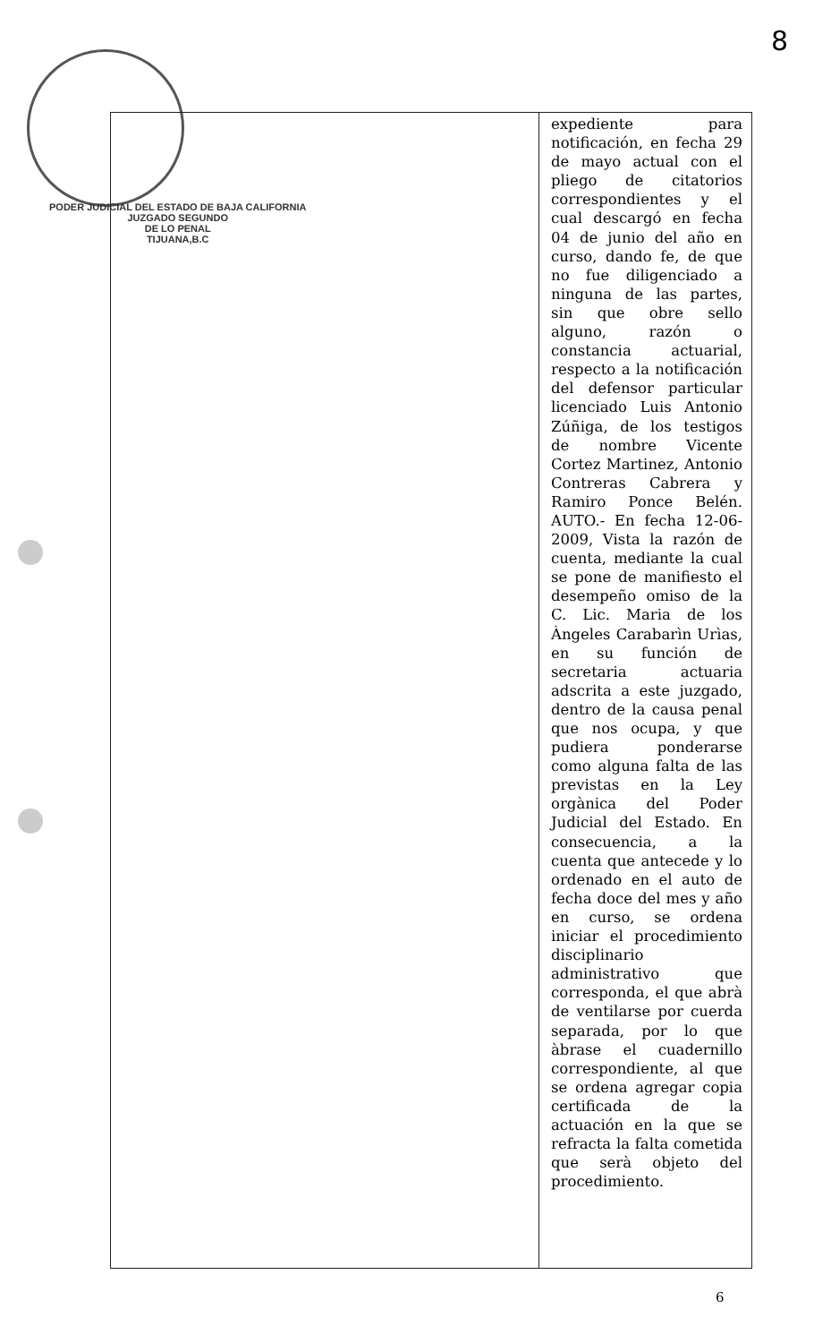PODER JUDICIAL DEL ESTADO DE BAJA CALIFORNIA
JUZGADO SEGUNDO
DE LO PENAL
TIJUANA,B.C
8
| | expediente para notificación, en fecha 29 de mayo actual con el pliego de citatorios correspondientes y el cual descargó en fecha 04 de junio del año en curso, dando fe, de que no fue diligenciado a ninguna de las partes, sin que obre sello alguno, razón o constancia actuarial, respecto a la notificación del defensor particular licenciado Luis Antonio Zúñiga, de los testigos de nombre Vicente Cortez Martinez, Antonio Contreras Cabrera y Ramiro Ponce Belén. AUTO.- En fecha 12-06-2009, Vista la razón de cuenta, mediante la cual se pone de manifiesto el desempeño omiso de la C. Lic. Maria de los Àngeles Carabarìn Urìas, en su función de secretaria actuaria adscrita a este juzgado, dentro de la causa penal que nos ocupa, y que pudiera ponderarse como alguna falta de las previstas en la Ley orgànica del Poder Judicial del Estado. En consecuencia, a la cuenta que antecede y lo ordenado en el auto de fecha doce del mes y año en curso, se ordena iniciar el procedimiento disciplinario administrativo que corresponda, el que abrà de ventilarse por cuerda separada, por lo que àbrase el cuadernillo correspondiente, al que se ordena agregar copia certificada de la actuación en la que se refracta la falta cometida que serà objeto del procedimiento. |
6